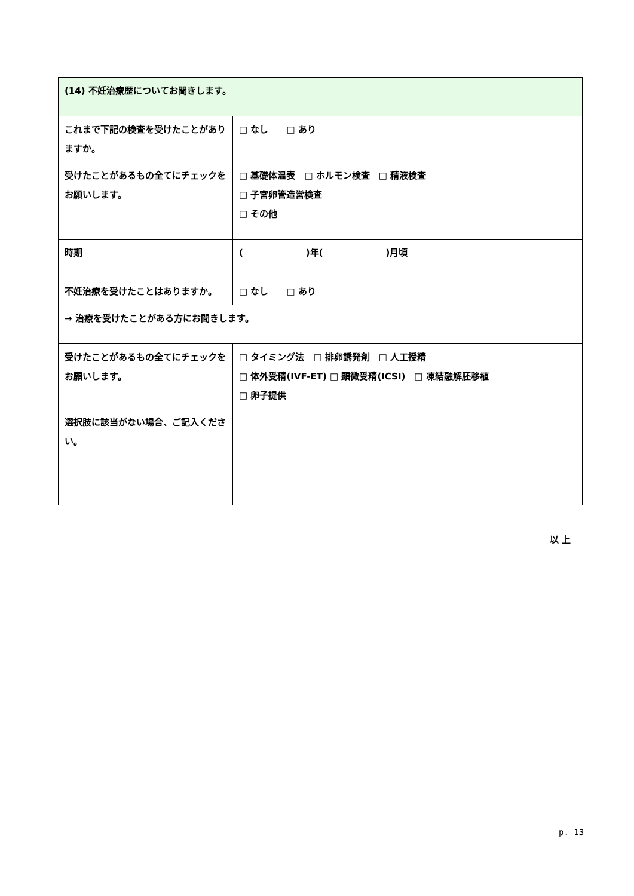| (14) 不妊治療歴についてお聞きします。 | |
| これまで下記の検査を受けたことがありますか。 | □ なし □ あり |
| 受けたことがあるもの全てにチェックをお願いします。 | □ 基礎体温表 □ ホルモン検査 □ 精液検査 □ 子宮卵管造営検査 □ その他 |
| 時期 | ( )年( )月頃 |
| 不妊治療を受けたことはありますか。 | □ なし □ あり |
| → 治療を受けたことがある方にお聞きします。 | |
| 受けたことがあるもの全てにチェックをお願いします。 | □ タイミング法 □ 排卵誘発剤 □ 人工授精 □ 体外受精(IVF-ET) □ 顕微受精(ICSI) □ 凍結融解胚移植 □ 卵子提供 |
| 選択肢に該当がない場合、ご記入ください。 | |
以 上
p. 13